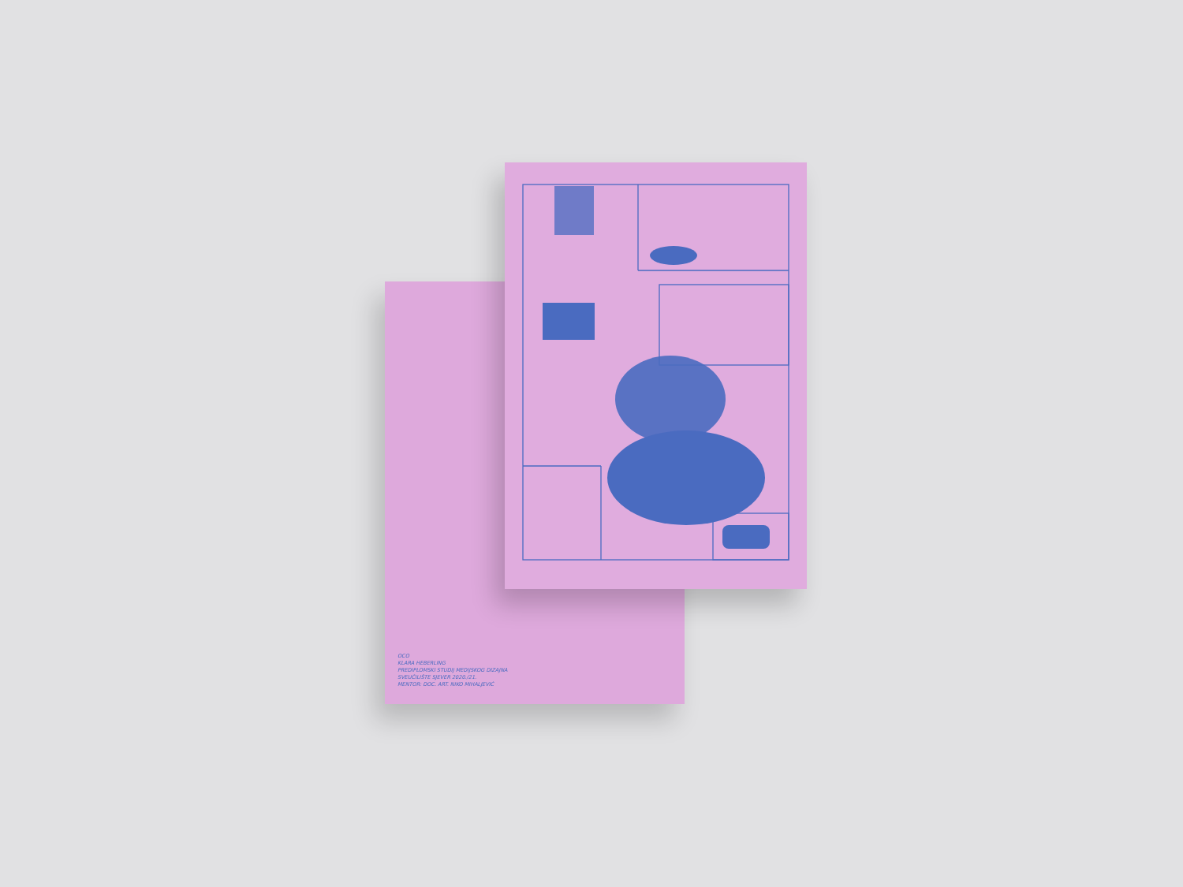OCO
KLARA HEBERLING
PREDIPLOMSKI STUDIJ MEDIJSKOG DIZAJNA
SVEUČILIŠTE SJEVER 2020./21.
MENTOR: DOC. ART. NIKO MIHALJEVIĆ